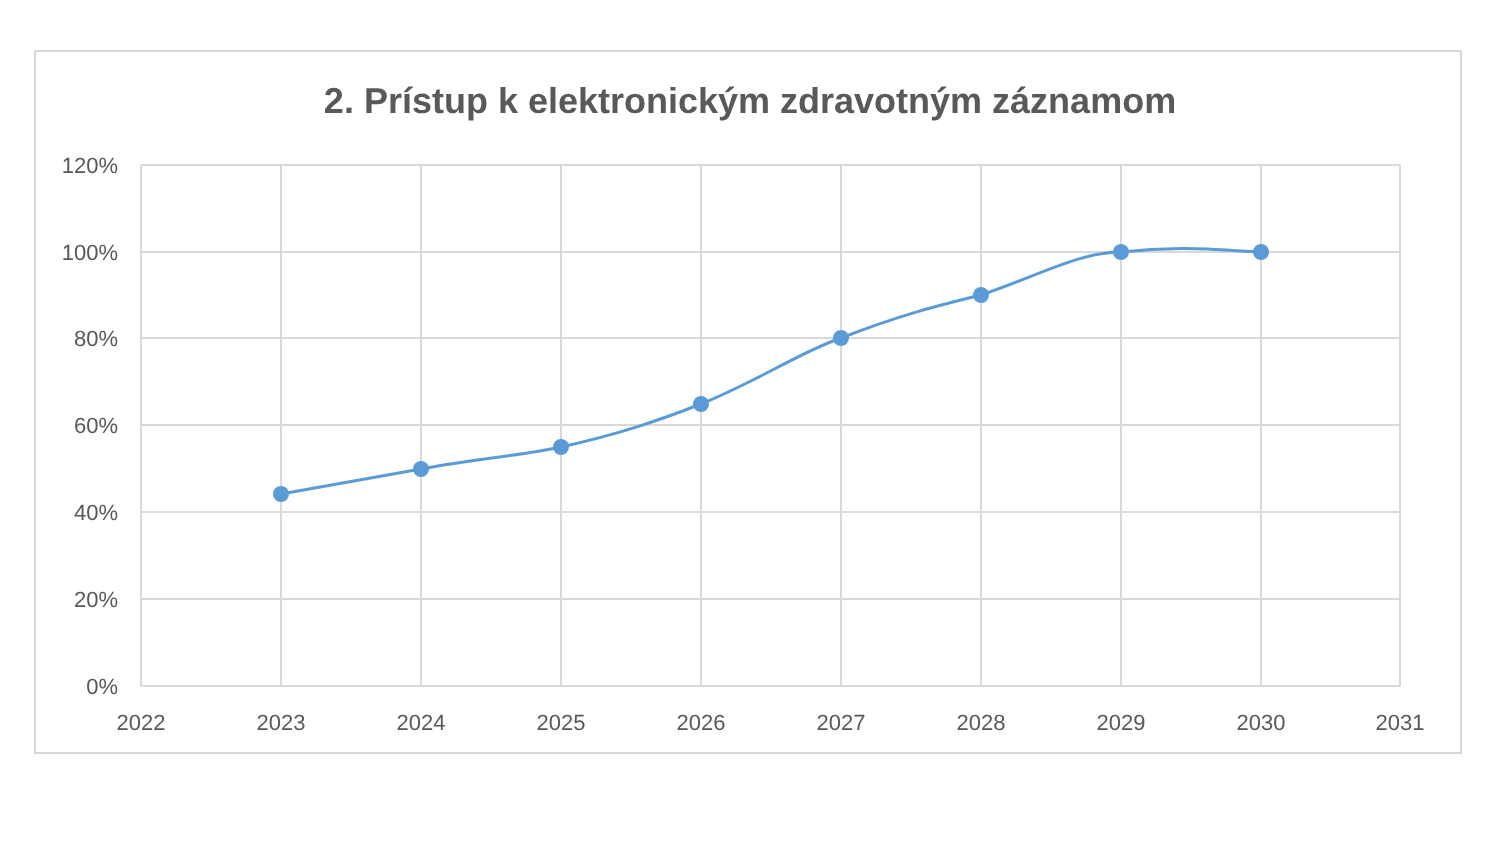2. Prístup k elektronickým zdravotným záznamom
120%
100%
80%
60%
40%
20%
0%
2022
2023
2024
2025
2026
2027
2028
2029
2030
2031